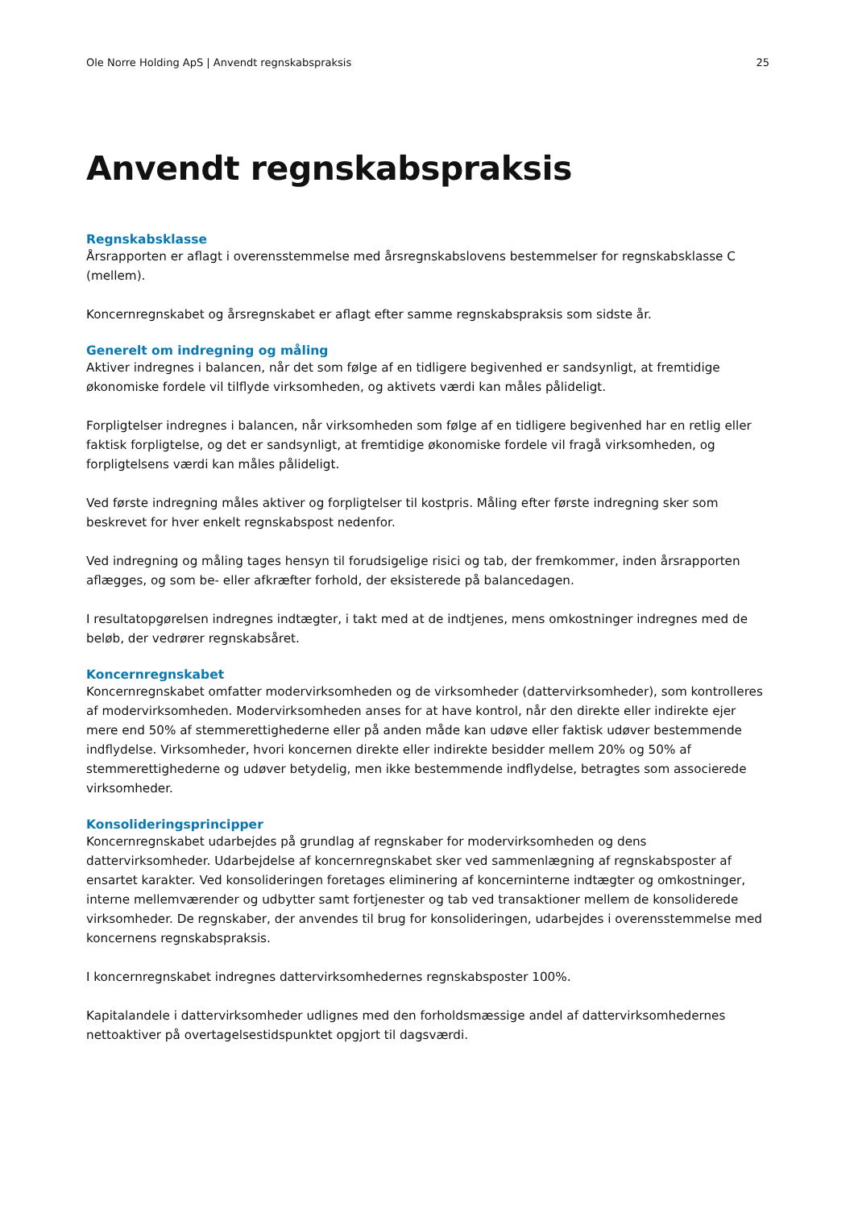Ole Norre Holding ApS | Anvendt regnskabspraksis 25
Anvendt regnskabspraksis
Regnskabsklasse
Årsrapporten er aflagt i overensstemmelse med årsregnskabslovens bestemmelser for regnskabsklasse C (mellem).
Koncernregnskabet og årsregnskabet er aflagt efter samme regnskabspraksis som sidste år.
Generelt om indregning og måling
Aktiver indregnes i balancen, når det som følge af en tidligere begivenhed er sandsynligt, at fremtidige økonomiske fordele vil tilflyde virksomheden, og aktivets værdi kan måles pålideligt.
Forpligtelser indregnes i balancen, når virksomheden som følge af en tidligere begivenhed har en retlig eller faktisk forpligtelse, og det er sandsynligt, at fremtidige økonomiske fordele vil fragå virksomheden, og forpligtelsens værdi kan måles pålideligt.
Ved første indregning måles aktiver og forpligtelser til kostpris. Måling efter første indregning sker som beskrevet for hver enkelt regnskabspost nedenfor.
Ved indregning og måling tages hensyn til forudsigelige risici og tab, der fremkommer, inden årsrapporten aflægges, og som be- eller afkræfter forhold, der eksisterede på balancedagen.
I resultatopgørelsen indregnes indtægter, i takt med at de indtjenes, mens omkostninger indregnes med de beløb, der vedrører regnskabsåret.
Koncernregnskabet
Koncernregnskabet omfatter modervirksomheden og de virksomheder (dattervirksomheder), som kontrolleres af modervirksomheden. Modervirksomheden anses for at have kontrol, når den direkte eller indirekte ejer mere end 50% af stemmerettighederne eller på anden måde kan udøve eller faktisk udøver bestemmende indflydelse. Virksomheder, hvori koncernen direkte eller indirekte besidder mellem 20% og 50% af stemmerettighederne og udøver betydelig, men ikke bestemmende indflydelse, betragtes som associerede virksomheder.
Konsolideringsprincipper
Koncernregnskabet udarbejdes på grundlag af regnskaber for modervirksomheden og dens dattervirksomheder. Udarbejdelse af koncernregnskabet sker ved sammenlægning af regnskabsposter af ensartet karakter. Ved konsolideringen foretages eliminering af koncerninterne indtægter og omkostninger, interne mellemværender og udbytter samt fortjenester og tab ved transaktioner mellem de konsoliderede virksomheder. De regnskaber, der anvendes til brug for konsolideringen, udarbejdes i overensstemmelse med koncernens regnskabspraksis.
I koncernregnskabet indregnes dattervirksomhedernes regnskabsposter 100%.
Kapitalandele i dattervirksomheder udlignes med den forholdsmæssige andel af dattervirksomhedernes nettoaktiver på overtagelsestidspunktet opgjort til dagsværdi.